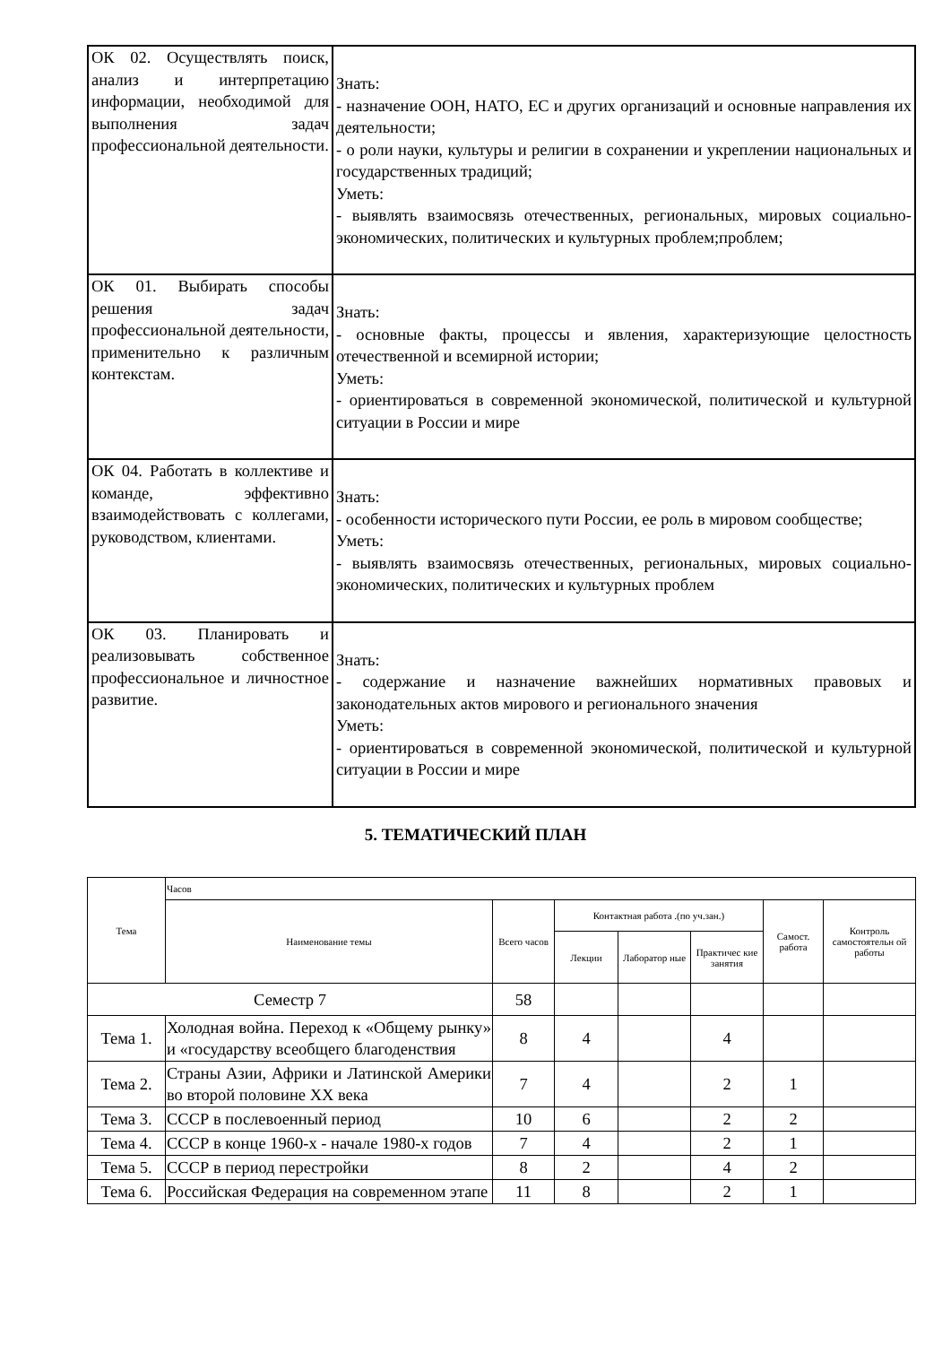| ОК 02. Осуществлять поиск, анализ и интерпретацию информации, необходимой для выполнения задач профессиональной деятельности. | Знать: - назначение ООН, НАТО, ЕС и других организаций и основные направления их деятельности; - о роли науки, культуры и религии в сохранении и укреплении национальных и государственных традиций; Уметь: - выявлять взаимосвязь отечественных, региональных, мировых социально-экономических, политических и культурных проблем;проблем; |
| ОК 01. Выбирать способы решения задач профессиональной деятельности, применительно к различным контекстам. | Знать: - основные факты, процессы и явления, характеризующие целостность отечественной и всемирной истории; Уметь: - ориентироваться в современной экономической, политической и культурной ситуации в России и мире |
| ОК 04. Работать в коллективе и команде, эффективно взаимодействовать с коллегами, руководством, клиентами. | Знать: - особенности исторического пути России, ее роль в мировом сообществе; Уметь: - выявлять взаимосвязь отечественных, региональных, мировых социально-экономических, политических и культурных проблем |
| ОК 03. Планировать и реализовывать собственное профессиональное и личностное развитие. | Знать: - содержание и назначение важнейших нормативных правовых и законодательных актов мирового и регионального значения Уметь: - ориентироваться в современной экономической, политической и культурной ситуации в России и мире |
5. ТЕМАТИЧЕСКИЙ ПЛАН
| Тема | Часов | | | | | | |
| --- | --- | --- | --- | --- | --- | --- | --- |
| | Наименование темы | Всего часов | Контактная работа .(по уч.зан.) | | | Самост. работа | Контроль самостоятельн ой работы |
| | | | Лекции | Лаборатор ные | Практичес кие занятия | | |
| Семестр 7 | | 58 | | | | | |
| Тема 1. | Холодная война. Переход к «Общему рынку» и «государству всеобщего благоденствия | 8 | 4 | | 4 | | |
| Тема 2. | Страны Азии, Африки и Латинской Америки во второй половине XX века | 7 | 4 | | 2 | 1 | |
| Тема 3. | СССР в послевоенный период | 10 | 6 | | 2 | 2 | |
| Тема 4. | СССР в конце 1960-х - начале 1980-х годов | 7 | 4 | | 2 | 1 | |
| Тема 5. | СССР в период перестройки | 8 | 2 | | 4 | 2 | |
| Тема 6. | Российская Федерация на современном этапе | 11 | 8 | | 2 | 1 | |